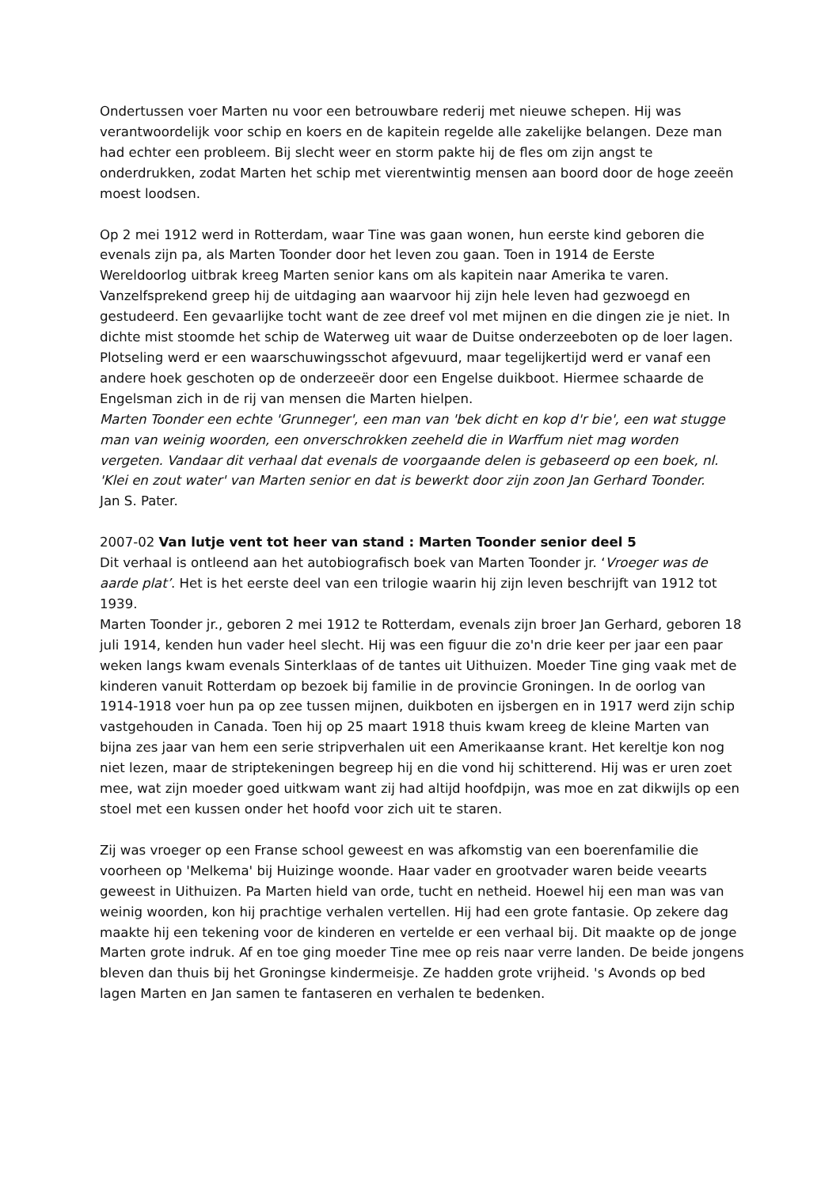Ondertussen voer Marten nu voor een betrouwbare rederij met nieuwe schepen. Hij was verantwoordelijk voor schip en koers en de kapitein regelde alle zakelijke belangen. Deze man had echter een probleem. Bij slecht weer en storm pakte hij de fles om zijn angst te onderdrukken, zodat Marten het schip met vierentwintig mensen aan boord door de hoge zeeën moest loodsen.
Op 2 mei 1912 werd in Rotterdam, waar Tine was gaan wonen, hun eerste kind geboren die evenals zijn pa, als Marten Toonder door het leven zou gaan. Toen in 1914 de Eerste Wereldoorlog uitbrak kreeg Marten senior kans om als kapitein naar Amerika te varen. Vanzelfsprekend greep hij de uitdaging aan waarvoor hij zijn hele leven had gezwoegd en gestudeerd. Een gevaarlijke tocht want de zee dreef vol met mijnen en die dingen zie je niet. In dichte mist stoomde het schip de Waterweg uit waar de Duitse onderzeeboten op de loer lagen. Plotseling werd er een waarschuwingsschot afgevuurd, maar tegelijkertijd werd er vanaf een andere hoek geschoten op de onderzeeër door een Engelse duikboot. Hiermee schaarde de Engelsman zich in de rij van mensen die Marten hielpen.
Marten Toonder een echte 'Grunneger', een man van 'bek dicht en kop d'r bie', een wat stugge man van weinig woorden, een onverschrokken zeeheld die in Warffum niet mag worden vergeten. Vandaar dit verhaal dat evenals de voorgaande delen is gebaseerd op een boek, nl. 'Klei en zout water' van Marten senior en dat is bewerkt door zijn zoon Jan Gerhard Toonder.
Jan S. Pater.
2007-02 Van lutje vent tot heer van stand : Marten Toonder senior deel 5
Dit verhaal is ontleend aan het autobiografisch boek van Marten Toonder jr. ‘Vroeger was de aarde plat’. Het is het eerste deel van een trilogie waarin hij zijn leven beschrijft van 1912 tot 1939.
Marten Toonder jr., geboren 2 mei 1912 te Rotterdam, evenals zijn broer Jan Gerhard, geboren 18 juli 1914, kenden hun vader heel slecht. Hij was een figuur die zo'n drie keer per jaar een paar weken langs kwam evenals Sinterklaas of de tantes uit Uithuizen. Moeder Tine ging vaak met de kinderen vanuit Rotterdam op bezoek bij familie in de provincie Groningen. In de oorlog van 1914-1918 voer hun pa op zee tussen mijnen, duikboten en ijsbergen en in 1917 werd zijn schip vastgehouden in Canada. Toen hij op 25 maart 1918 thuis kwam kreeg de kleine Marten van bijna zes jaar van hem een serie stripverhalen uit een Amerikaanse krant. Het kereltje kon nog niet lezen, maar de striptekeningen begreep hij en die vond hij schitterend. Hij was er uren zoet mee, wat zijn moeder goed uitkwam want zij had altijd hoofdpijn, was moe en zat dikwijls op een stoel met een kussen onder het hoofd voor zich uit te staren.
Zij was vroeger op een Franse school geweest en was afkomstig van een boerenfamilie die voorheen op 'Melkema' bij Huizinge woonde. Haar vader en grootvader waren beide veearts geweest in Uithuizen. Pa Marten hield van orde, tucht en netheid. Hoewel hij een man was van weinig woorden, kon hij prachtige verhalen vertellen. Hij had een grote fantasie. Op zekere dag maakte hij een tekening voor de kinderen en vertelde er een verhaal bij. Dit maakte op de jonge Marten grote indruk. Af en toe ging moeder Tine mee op reis naar verre landen. De beide jongens bleven dan thuis bij het Groningse kindermeisje. Ze hadden grote vrijheid. 's Avonds op bed lagen Marten en Jan samen te fantaseren en verhalen te bedenken.